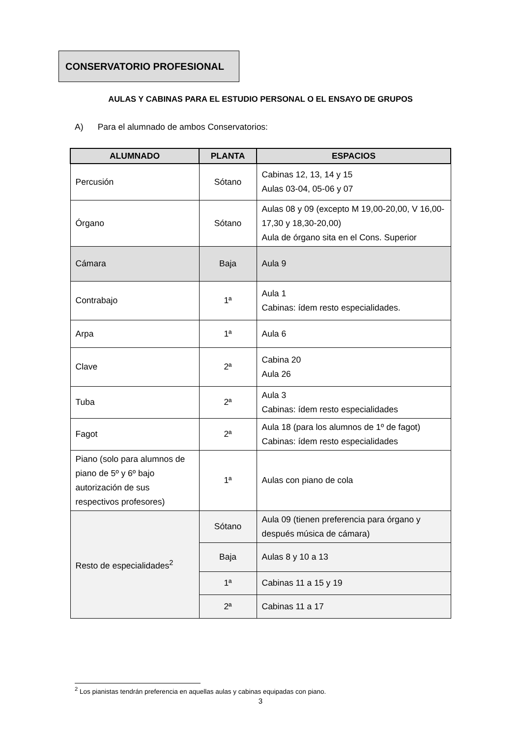CONSERVATORIO PROFESIONAL
AULAS Y CABINAS PARA EL ESTUDIO PERSONAL O EL ENSAYO DE GRUPOS
A) Para el alumnado de ambos Conservatorios:
| ALUMNADO | PLANTA | ESPACIOS |
| --- | --- | --- |
| Percusión | Sótano | Cabinas 12, 13, 14 y 15 Aulas 03-04, 05-06 y 07 |
| Órgano | Sótano | Aulas 08 y 09 (excepto M 19,00-20,00, V 16,00-17,30 y 18,30-20,00) Aula de órgano sita en el Cons. Superior |
| Cámara | Baja | Aula 9 |
| Contrabajo | 1ª | Aula 1 Cabinas: ídem resto especialidades. |
| Arpa | 1ª | Aula 6 |
| Clave | 2ª | Cabina 20 Aula 26 |
| Tuba | 2ª | Aula 3 Cabinas: ídem resto especialidades |
| Fagot | 2ª | Aula 18 (para los alumnos de 1º de fagot) Cabinas: ídem resto especialidades |
| Piano (solo para alumnos de piano de 5º y 6º bajo autorización de sus respectivos profesores) | 1ª | Aulas con piano de cola |
| Resto de especialidades<sup>2</sup> | Sótano | Aula 09 (tienen preferencia para órgano y después música de cámara) |
| | Baja | Aulas 8 y 10 a 13 |
| | 1ª | Cabinas 11 a 15 y 19 |
| | 2ª | Cabinas 11 a 17 |
<sup>2</sup> Los pianistas tendrán preferencia en aquellas aulas y cabinas equipadas con piano.
3